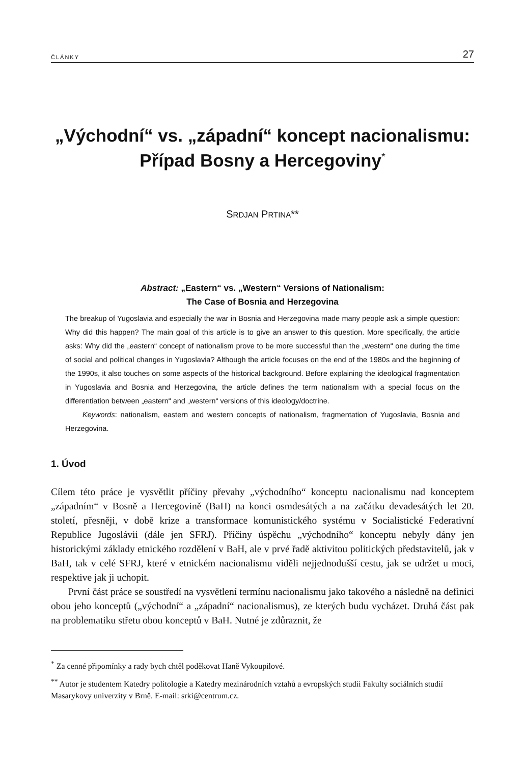ČLÁNKY 27
„Východní“ vs. „západní“ koncept nacionalismu:
Případ Bosny a Hercegoviny<sup>*</sup>
SRDJAN PRTINA**
Abstract: „Eastern“ vs. „Western“ Versions of Nationalism:
The Case of Bosnia and Herzegovina
The breakup of Yugoslavia and especially the war in Bosnia and Herzegovina made many people ask a simple question: Why did this happen? The main goal of this article is to give an answer to this question. More specifically, the article asks: Why did the „eastern“ concept of nationalism prove to be more successful than the „western“ one during the time of social and political changes in Yugoslavia? Although the article focuses on the end of the 1980s and the beginning of the 1990s, it also touches on some aspects of the historical background. Before explaining the ideological fragmentation in Yugoslavia and Bosnia and Herzegovina, the article defines the term nationalism with a special focus on the differentiation between „eastern“ and „western“ versions of this ideology/doctrine.
Keywords: nationalism, eastern and western concepts of nationalism, fragmentation of Yugoslavia, Bosnia and Herzegovina.
1. Úvod
Cílem této práce je vysvětlit příčiny převahy „východního“ konceptu nacionalismu nad konceptem „západním“ v Bosně a Hercegovině (BaH) na konci osmdesátých a na začátku devadesátých let 20. století, přesněji, v době krize a transformace komunistického systému v Socialistické Federativní Republice Jugoslávii (dále jen SFRJ). Příčiny úspěchu „východního“ konceptu nebyly dány jen historickými základy etnického rozdělení v BaH, ale v prvé řadě aktivitou politických představitelů, jak v BaH, tak v celé SFRJ, které v etnickém nacionalismu viděli nejjednodušší cestu, jak se udržet u moci, respektive jak ji uchopit.
První část práce se soustředí na vysvětlení termínu nacionalismu jako takového a následně na definici obou jeho konceptů („východní“ a „západní“ nacionalismus), ze kterých budu vycházet. Druhá část pak na problematiku střetu obou konceptů v BaH. Nutné je zdůraznit, že
<sup>*</sup> Za cenné připomínky a rady bych chtěl poděkovat Haně Vykoupilové.
<sup>**</sup> Autor je studentem Katedry politologie a Katedry mezinárodních vztahů a evropských studii Fakulty sociálních studií Masarykovy univerzity v Brně. E-mail: srki@centrum.cz.